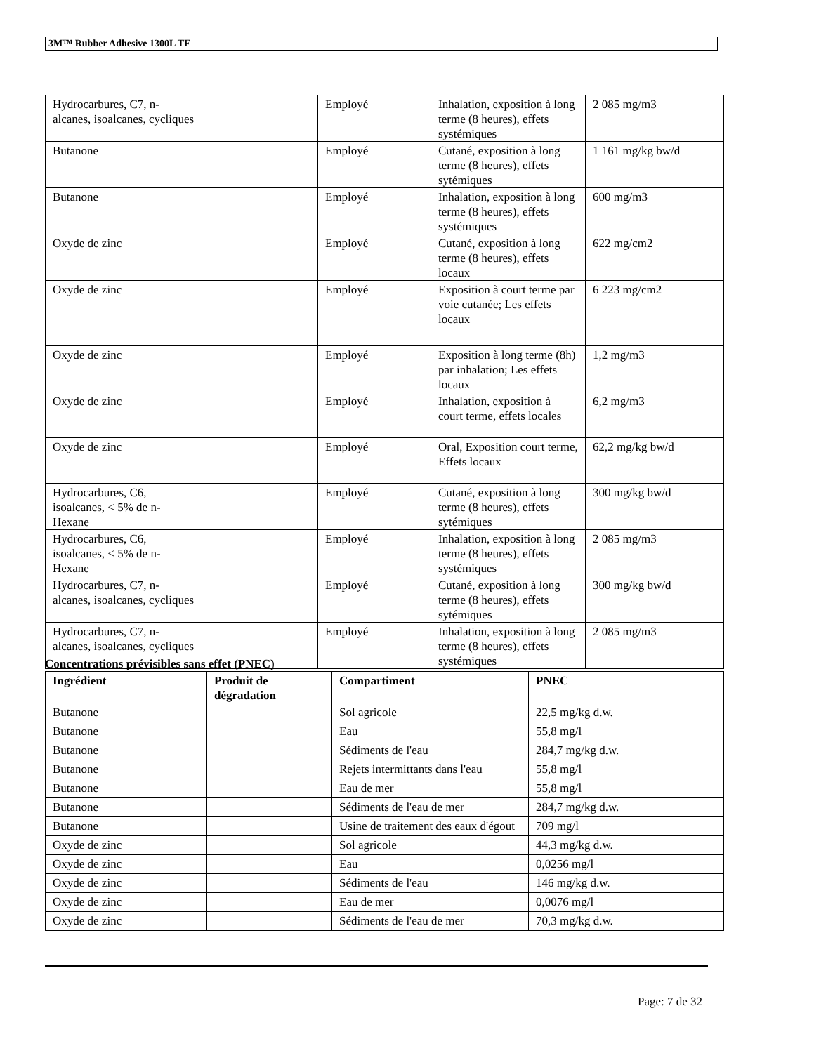3M™ Rubber Adhesive 1300L TF
| Hydrocarbures, C7, n-alcanes, isoalcanes, cycliques | | Employé | Inhalation, exposition à long terme (8 heures), effets systémiques | 2 085 mg/m3 |
| Butanone | | Employé | Cutané, exposition à long terme (8 heures), effets sytémiques | 1 161 mg/kg bw/d |
| Butanone | | Employé | Inhalation, exposition à long terme (8 heures), effets systémiques | 600 mg/m3 |
| Oxyde de zinc | | Employé | Cutané, exposition à long terme (8 heures), effets locaux | 622 mg/cm2 |
| Oxyde de zinc | | Employé | Exposition à court terme par voie cutanée; Les effets locaux | 6 223 mg/cm2 |
| Oxyde de zinc | | Employé | Exposition à long terme (8h) par inhalation; Les effets locaux | 1,2 mg/m3 |
| Oxyde de zinc | | Employé | Inhalation, exposition à court terme, effets locales | 6,2 mg/m3 |
| Oxyde de zinc | | Employé | Oral, Exposition court terme, Effets locaux | 62,2 mg/kg bw/d |
| Hydrocarbures, C6, isoalcanes, < 5% de n-Hexane | | Employé | Cutané, exposition à long terme (8 heures), effets sytémiques | 300 mg/kg bw/d |
| Hydrocarbures, C6, isoalcanes, < 5% de n-Hexane | | Employé | Inhalation, exposition à long terme (8 heures), effets systémiques | 2 085 mg/m3 |
| Hydrocarbures, C7, n-alcanes, isoalcanes, cycliques | | Employé | Cutané, exposition à long terme (8 heures), effets sytémiques | 300 mg/kg bw/d |
| Hydrocarbures, C7, n-alcanes, isoalcanes, cycliques | | Employé | Inhalation, exposition à long terme (8 heures), effets systémiques | 2 085 mg/m3 |
Concentrations prévisibles sans effet (PNEC)
| Ingrédient | Produit de dégradation | Compartiment | PNEC |
| --- | --- | --- | --- |
| Butanone | | Sol agricole | 22,5 mg/kg d.w. |
| Butanone | | Eau | 55,8 mg/l |
| Butanone | | Sédiments de l'eau | 284,7 mg/kg d.w. |
| Butanone | | Rejets intermittants dans l'eau | 55,8 mg/l |
| Butanone | | Eau de mer | 55,8 mg/l |
| Butanone | | Sédiments de l'eau de mer | 284,7 mg/kg d.w. |
| Butanone | | Usine de traitement des eaux d'égout | 709 mg/l |
| Oxyde de zinc | | Sol agricole | 44,3 mg/kg d.w. |
| Oxyde de zinc | | Eau | 0,0256 mg/l |
| Oxyde de zinc | | Sédiments de l'eau | 146 mg/kg d.w. |
| Oxyde de zinc | | Eau de mer | 0,0076 mg/l |
| Oxyde de zinc | | Sédiments de l'eau de mer | 70,3 mg/kg d.w. |
Page: 7 de 32